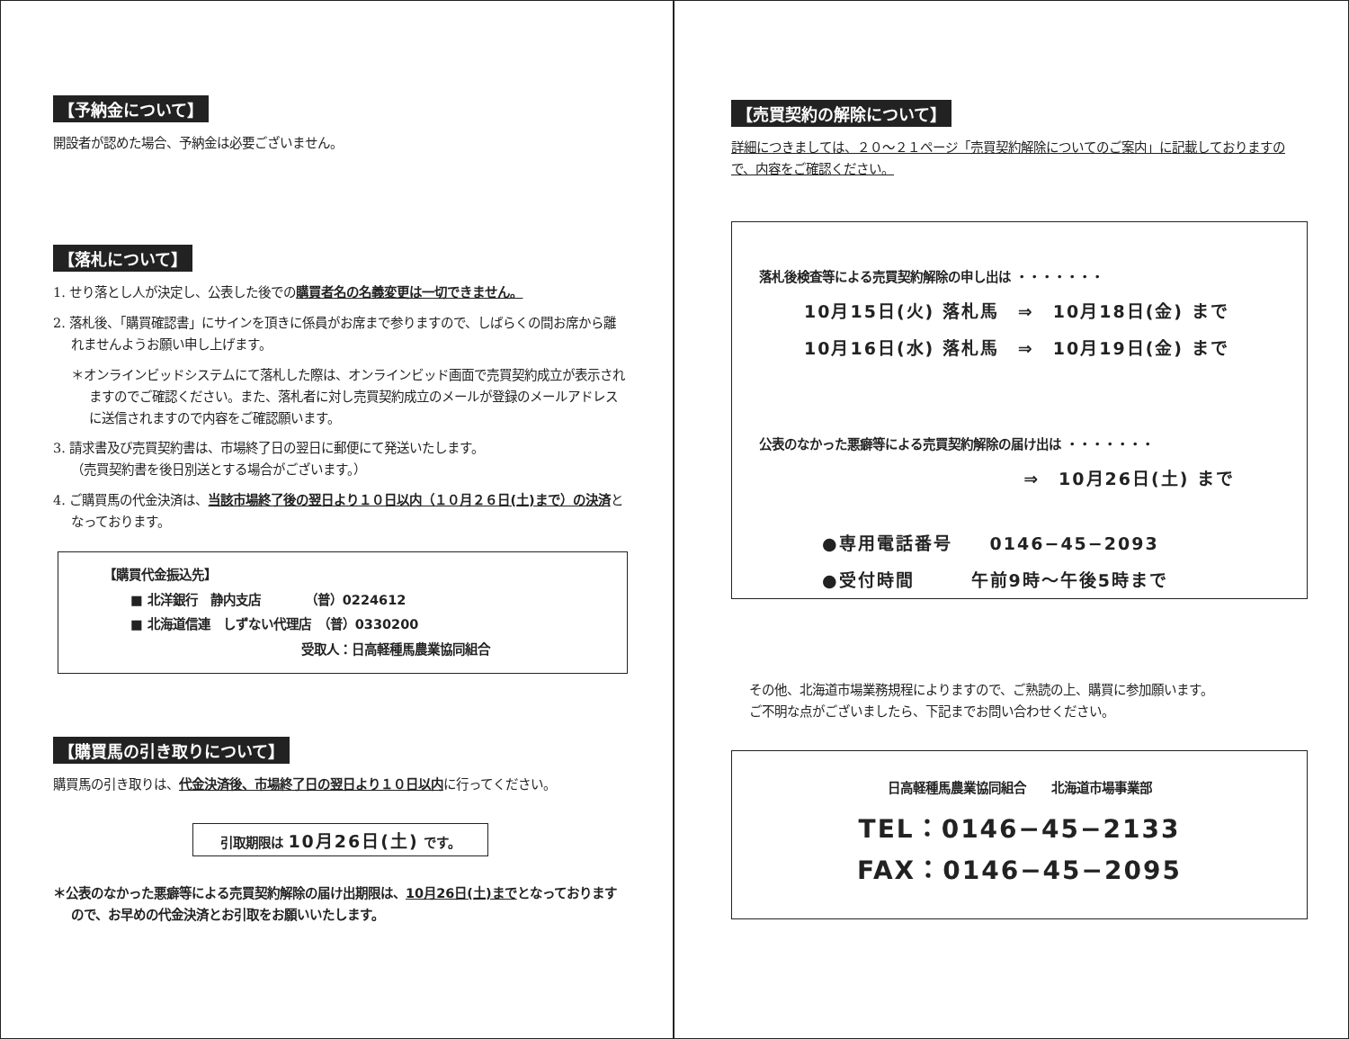【予納金について】
開設者が認めた場合、予納金は必要ございません。
【落札について】
1. せり落とし人が決定し、公表した後での購買者名の名義変更は一切できません。
2. 落札後、「購買確認書」にサインを頂きに係員がお席まで参りますので、しばらくの間お席から離れませんようお願い申し上げます。
＊オンラインビッドシステムにて落札した際は、オンラインビッド画面で売買契約成立が表示されますのでご確認ください。また、落札者に対し売買契約成立のメールが登録のメールアドレスに送信されますので内容をご確認願います。
3. 請求書及び売買契約書は、市場終了日の翌日に郵便にて発送いたします。
（売買契約書を後日別送とする場合がございます。）
4. ご購買馬の代金決済は、当該市場終了後の翌日より１０日以内（１０月２６日(土)まで）の決済となっております。
【購買代金振込先】
■ 北洋銀行　静内支店　　　　（普）0224612
■ 北海道信連　しずない代理店　（普）0330200
受取人：日高軽種馬農業協同組合
【購買馬の引き取りについて】
購買馬の引き取りは、代金決済後、市場終了日の翌日より１０日以内に行ってください。
引取期限は 10月26日(土) です。
＊公表のなかった悪癖等による売買契約解除の届け出期限は、10月26日(土)までとなっておりますので、お早めの代金決済とお引取をお願いいたします。
【売買契約の解除について】
詳細につきましては、２０～２１ページ「売買契約解除についてのご案内」に記載しておりますので、内容をご確認ください。
落札後検査等による売買契約解除の申し出は ・・・・・・・
10月15日(火) 落札馬　⇒　10月18日(金) まで
10月16日(水) 落札馬　⇒　10月19日(金) まで
公表のなかった悪癖等による売買契約解除の届け出は ・・・・・・・
⇒　10月26日(土) まで
●専用電話番号　　0146−45−2093
●受付時間　　　午前9時～午後5時まで
その他、北海道市場業務規程によりますので、ご熟読の上、購買に参加願います。
ご不明な点がございましたら、下記までお問い合わせください。
日高軽種馬農業協同組合　　北海道市場事業部
TEL：0146−45−2133
FAX：0146−45−2095